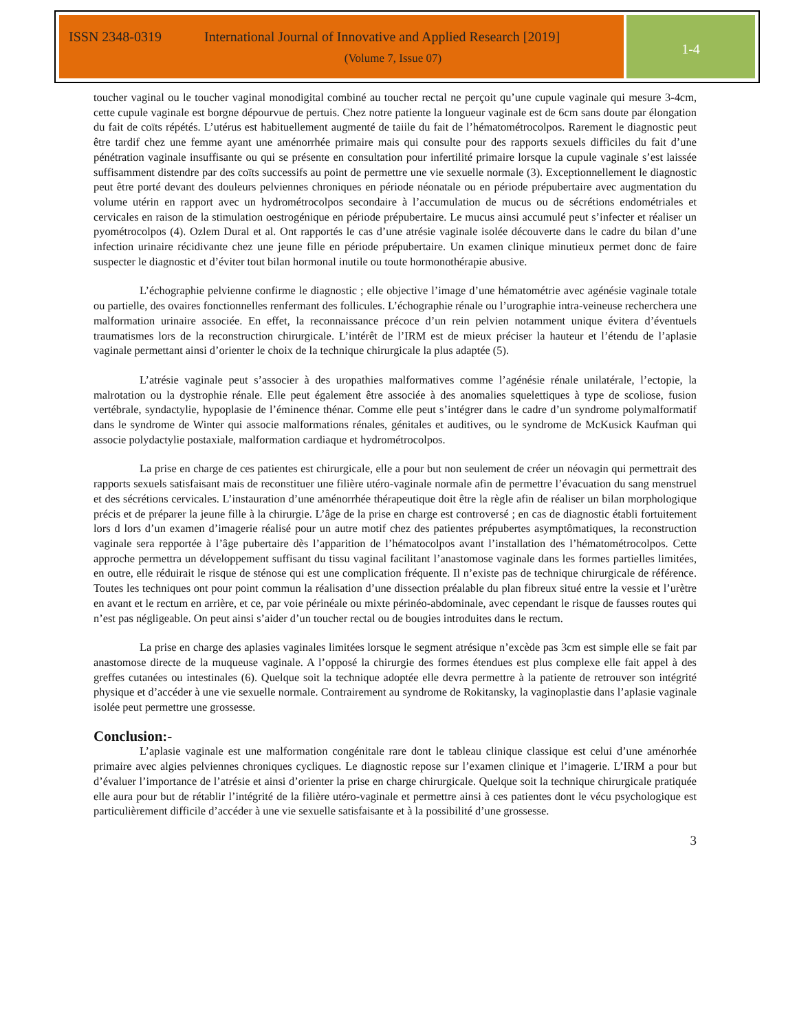ISSN 2348-0319 International Journal of Innovative and Applied Research [2019]
(Volume 7, Issue 07)
1-4
toucher vaginal ou le toucher vaginal monodigital combiné au toucher rectal ne perçoit qu’une cupule vaginale qui mesure 3-4cm, cette cupule vaginale est borgne dépourvue de pertuis. Chez notre patiente la longueur vaginale est de 6cm sans doute par élongation du fait de coïts répétés. L’utérus est habituellement augmenté de taiile du fait de l’hématométrocolpos. Rarement le diagnostic peut être tardif chez une femme ayant une aménorrhée primaire mais qui consulte pour des rapports sexuels difficiles du fait d’une pénétration vaginale insuffisante ou qui se présente en consultation pour infertilité primaire lorsque la cupule vaginale s’est laissée suffisamment distendre par des coïts successifs au point de permettre une vie sexuelle normale (3). Exceptionnellement le diagnostic peut être porté devant des douleurs pelviennes chroniques en période néonatale ou en période prépubertaire avec augmentation du volume utérin en rapport avec un hydrométrocolpos secondaire à l’accumulation de mucus ou de sécrétions endométriales et cervicales en raison de la stimulation oestrogénique en période prépubertaire. Le mucus ainsi accumulé peut s’infecter et réaliser un pyométrocolpos (4). Ozlem Dural et al. Ont rapportés le cas d’une atrésie vaginale isolée découverte dans le cadre du bilan d’une infection urinaire récidivante chez une jeune fille en période prépubertaire. Un examen clinique minutieux permet donc de faire suspecter le diagnostic et d’éviter tout bilan hormonal inutile ou toute hormonothérapie abusive.
L’échographie pelvienne confirme le diagnostic ; elle objective l’image d’une hématométrie avec agénésie vaginale totale ou partielle, des ovaires fonctionnelles renfermant des follicules. L’échographie rénale ou l’urographie intra-veineuse recherchera une malformation urinaire associée. En effet, la reconnaissance précoce d’un rein pelvien notamment unique évitera d’éventuels traumatismes lors de la reconstruction chirurgicale. L’intérêt de l’IRM est de mieux préciser la hauteur et l’étendu de l’aplasie vaginale permettant ainsi d’orienter le choix de la technique chirurgicale la plus adaptée (5).
L’atrésie vaginale peut s’associer à des uropathies malformatives comme l’agénésie rénale unilatérale, l’ectopie, la malrotation ou la dystrophie rénale. Elle peut également être associée à des anomalies squelettiques à type de scoliose, fusion vertébrale, syndactylie, hypoplasie de l’éminence thénar. Comme elle peut s’intégrer dans le cadre d’un syndrome polymalformatif dans le syndrome de Winter qui associe malformations rénales, génitales et auditives, ou le syndrome de McKusick Kaufman qui associe polydactylie postaxiale, malformation cardiaque et hydrométrocolpos.
La prise en charge de ces patientes est chirurgicale, elle a pour but non seulement de créer un néovagin qui permettrait des rapports sexuels satisfaisant mais de reconstituer une filière utéro-vaginale normale afin de permettre l’évacuation du sang menstruel et des sécrétions cervicales. L’instauration d’une aménorrhée thérapeutique doit être la règle afin de réaliser un bilan morphologique précis et de préparer la jeune fille à la chirurgie. L’âge de la prise en charge est controversé ; en cas de diagnostic établi fortuitement lors d lors d’un examen d’imagerie réalisé pour un autre motif chez des patientes prépubertes asymptômatiques, la reconstruction vaginale sera repportée à l’âge pubertaire dès l’apparition de l’hématocolpos avant l’installation des l’hématométrocolpos. Cette approche permettra un développement suffisant du tissu vaginal facilitant l’anastomose vaginale dans les formes partielles limitées, en outre, elle réduirait le risque de sténose qui est une complication fréquente. Il n’existe pas de technique chirurgicale de référence. Toutes les techniques ont pour point commun la réalisation d’une dissection préalable du plan fibreux situé entre la vessie et l’urètre en avant et le rectum en arrière, et ce, par voie périnéale ou mixte périnéo-abdominale, avec cependant le risque de fausses routes qui n’est pas négligeable. On peut ainsi s’aider d’un toucher rectal ou de bougies introduites dans le rectum.
La prise en charge des aplasies vaginales limitées lorsque le segment atrésique n’excède pas 3cm est simple elle se fait par anastomose directe de la muqueuse vaginale. A l’opposé la chirurgie des formes étendues est plus complexe elle fait appel à des greffes cutanées ou intestinales (6). Quelque soit la technique adoptée elle devra permettre à la patiente de retrouver son intégrité physique et d’accéder à une vie sexuelle normale. Contrairement au syndrome de Rokitansky, la vaginoplastie dans l’aplasie vaginale isolée peut permettre une grossesse.
Conclusion:-
L’aplasie vaginale est une malformation congénitale rare dont le tableau clinique classique est celui d’une aménorhée primaire avec algies pelviennes chroniques cycliques. Le diagnostic repose sur l’examen clinique et l’imagerie. L’IRM a pour but d’évaluer l’importance de l’atrésie et ainsi d’orienter la prise en charge chirurgicale. Quelque soit la technique chirurgicale pratiquée elle aura pour but de rétablir l’intégrité de la filière utéro-vaginale et permettre ainsi à ces patientes dont le vécu psychologique est particulièrement difficile d’accéder à une vie sexuelle satisfaisante et à la possibilité d’une grossesse.
3